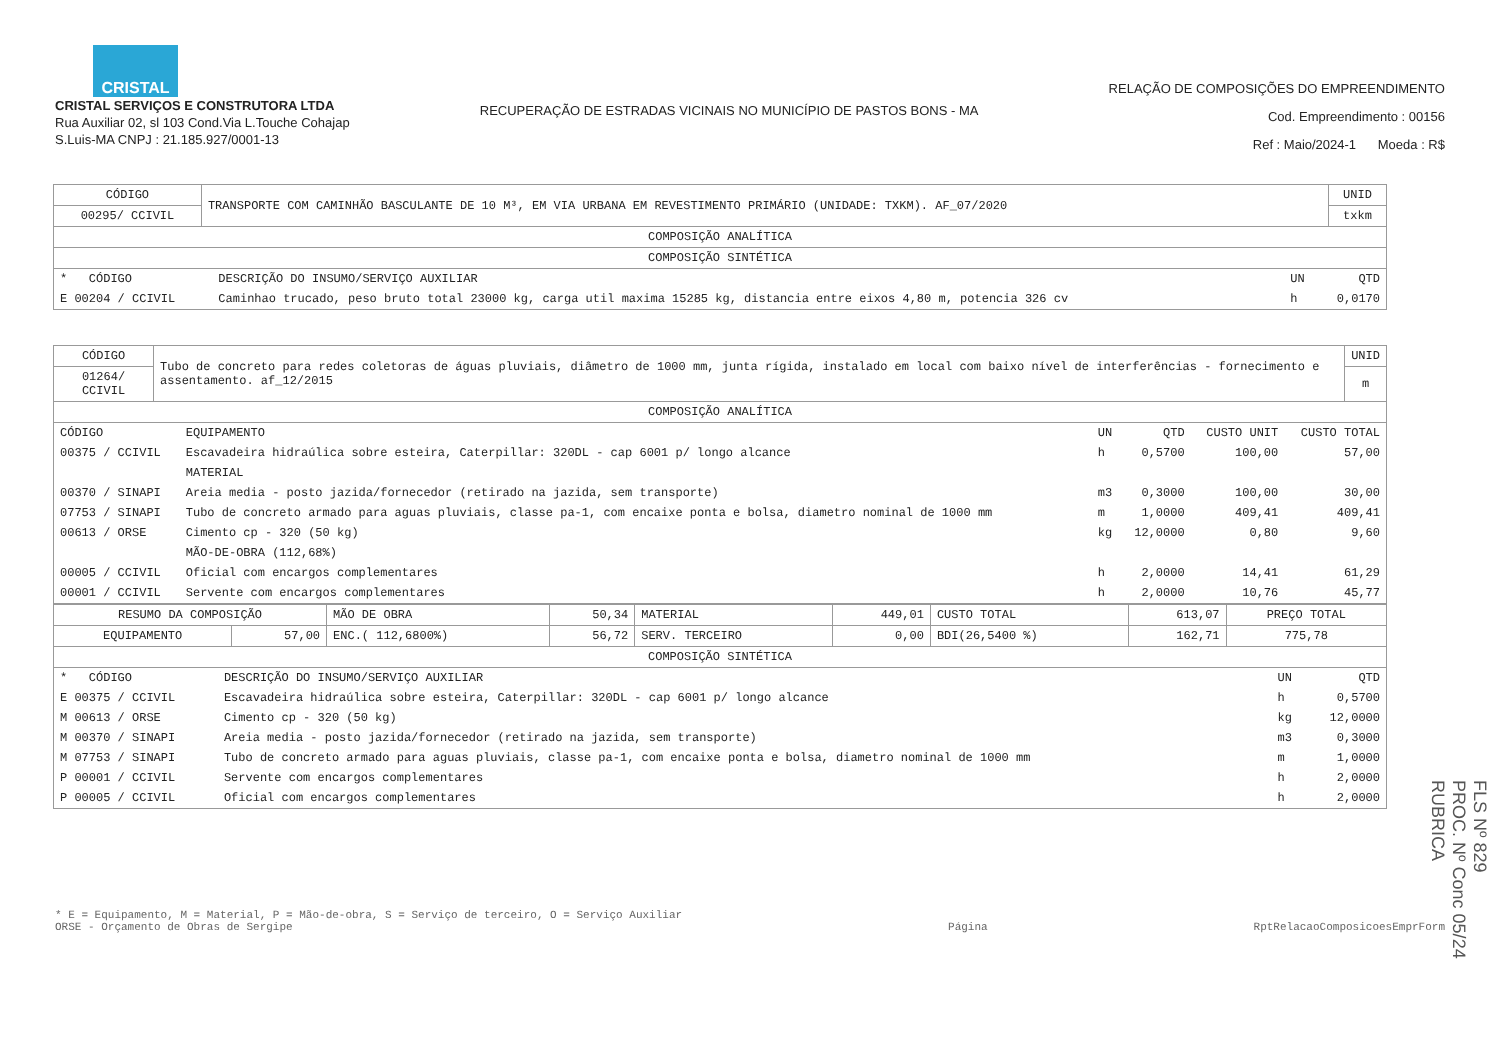CRISTAL
CRISTAL SERVIÇOS E CONSTRUTORA LTDA
Rua Auxiliar 02, sl 103 Cond.Via L.Touche Cohajap
S.Luis-MA CNPJ : 21.185.927/0001-13
RECUPERAÇÃO DE ESTRADAS VICINAIS NO MUNICÍPIO DE PASTOS BONS - MA
RELAÇÃO DE COMPOSIÇÕES DO EMPREENDIMENTO
Cod. Empreendimento : 00156
Ref : Maio/2024-1 Moeda : R$
| CÓDIGO | TRANSPORTE COM CAMINHÃO BASCULANTE DE 10 M³, EM VIA URBANA EM REVESTIMENTO PRIMÁRIO (UNIDADE: TXKM). AF_07/2020 | UNID |
| 00295/ CCIVIL | | txkm |
| COMPOSIÇÃO ANALÍTICA | | |
| COMPOSIÇÃO SINTÉTICA | | |
| * CÓDIGO | DESCRIÇÃO DO INSUMO/SERVIÇO AUXILIAR | UN | QTD |
| --- | --- | --- | --- |
| E 00204 / CCIVIL | Caminhao trucado, peso bruto total 23000 kg, carga util maxima 15285 kg, distancia entre eixos 4,80 m, potencia 326 cv | h | 0,0170 |
| CÓDIGO | Tubo de concreto para redes coletoras de águas pluviais, diâmetro de 1000 mm, junta rígida, instalado em local com baixo nível de interferências - fornecimento e assentamento. af_12/2015 | UNID |
| 01264/ CCIVIL | | m |
| COMPOSIÇÃO ANALÍTICA | | |
| CÓDIGO | EQUIPAMENTO | UN | QTD | CUSTO UNIT | CUSTO TOTAL |
| --- | --- | --- | --- | --- | --- |
| 00375 / CCIVIL | Escavadeira hidraúlica sobre esteira, Caterpillar: 320DL - cap 6001 p/ longo alcance | h | 0,5700 | 100,00 | 57,00 |
| | MATERIAL | | | | |
| 00370 / SINAPI | Areia media - posto jazida/fornecedor (retirado na jazida, sem transporte) | m3 | 0,3000 | 100,00 | 30,00 |
| 07753 / SINAPI | Tubo de concreto armado para aguas pluviais, classe pa-1, com encaixe ponta e bolsa, diametro nominal de 1000 mm | m | 1,0000 | 409,41 | 409,41 |
| 00613 / ORSE | Cimento cp - 320 (50 kg) | kg | 12,0000 | 0,80 | 9,60 |
| | MÃO-DE-OBRA (112,68%) | | | | |
| 00005 / CCIVIL | Oficial com encargos complementares | h | 2,0000 | 14,41 | 61,29 |
| 00001 / CCIVIL | Servente com encargos complementares | h | 2,0000 | 10,76 | 45,77 |
| RESUMO DA COMPOSIÇÃO | | MÃO DE OBRA | 50,34 | MATERIAL | 449,01 | CUSTO TOTAL | 613,07 | PREÇO TOTAL |
| EQUIPAMENTO | 57,00 | ENC.( 112,6800%) | 56,72 | SERV. TERCEIRO | 0,00 | BDI(26,5400 %) | 162,71 | 775,78 |
| COMPOSIÇÃO SINTÉTICA | | | | | | | | |
| * CÓDIGO | DESCRIÇÃO DO INSUMO/SERVIÇO AUXILIAR | UN | QTD |
| --- | --- | --- | --- |
| E 00375 / CCIVIL | Escavadeira hidraúlica sobre esteira, Caterpillar: 320DL - cap 6001 p/ longo alcance | h | 0,5700 |
| M 00613 / ORSE | Cimento cp - 320 (50 kg) | kg | 12,0000 |
| M 00370 / SINAPI | Areia media - posto jazida/fornecedor (retirado na jazida, sem transporte) | m3 | 0,3000 |
| M 07753 / SINAPI | Tubo de concreto armado para aguas pluviais, classe pa-1, com encaixe ponta e bolsa, diametro nominal de 1000 mm | m | 1,0000 |
| P 00001 / CCIVIL | Servente com encargos complementares | h | 2,0000 |
| P 00005 / CCIVIL | Oficial com encargos complementares | h | 2,0000 |
* E = Equipamento, M = Material, P = Mão-de-obra, S = Serviço de terceiro, O = Serviço Auxiliar
ORSE - Orçamento de Obras de Sergipe
Página RptRelacaoComposicoesEmprForm
FLS Nº 829
PROC. Nº Conc 05/24
RUBRICA